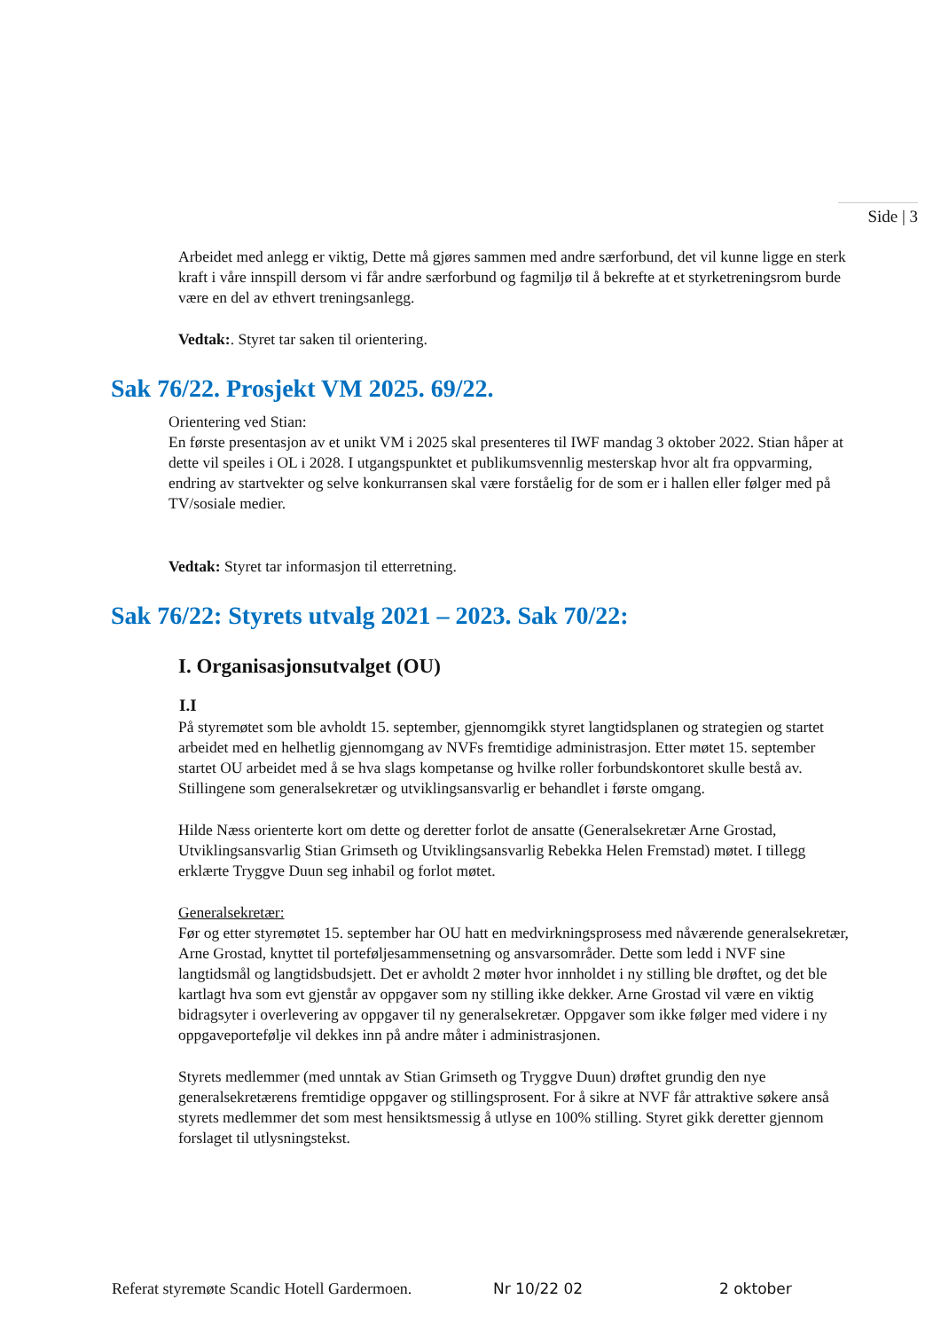Side | 3
Arbeidet med anlegg er viktig, Dette må gjøres sammen med andre særforbund, det vil kunne ligge en sterk kraft i våre innspill dersom vi får andre særforbund og fagmiljø til å bekrefte at et styrketreningsrom burde være en del av ethvert treningsanlegg.
Vedtak:. Styret tar saken til orientering.
Sak 76/22. Prosjekt VM 2025. 69/22.
Orientering ved Stian:
En første presentasjon av et unikt VM i 2025 skal presenteres til IWF mandag 3 oktober 2022. Stian håper at dette vil speiles i OL i 2028. I utgangspunktet et publikumsvennlig mesterskap hvor alt fra oppvarming, endring av startvekter og selve konkurransen skal være forståelig for de som er i hallen eller følger med på TV/sosiale medier.
Vedtak: Styret tar informasjon til etterretning.
Sak 76/22: Styrets utvalg 2021 – 2023. Sak 70/22:
I. Organisasjonsutvalget (OU)
I.I
På styremøtet som ble avholdt 15. september, gjennomgikk styret langtidsplanen og strategien og startet arbeidet med en helhetlig gjennomgang av NVFs fremtidige administrasjon. Etter møtet 15. september startet OU arbeidet med å se hva slags kompetanse og hvilke roller forbundskontoret skulle bestå av. Stillingene som generalsekretær og utviklingsansvarlig er behandlet i første omgang.
Hilde Næss orienterte kort om dette og deretter forlot de ansatte (Generalsekretær Arne Grostad, Utviklingsansvarlig Stian Grimseth og Utviklingsansvarlig Rebekka Helen Fremstad) møtet. I tillegg erklærte Tryggve Duun seg inhabil og forlot møtet.
Generalsekretær:
Før og etter styremøtet 15. september har OU hatt en medvirkningsprosess med nåværende generalsekretær, Arne Grostad, knyttet til porteføljesammensetning og ansvarsområder. Dette som ledd i NVF sine langtidsmål og langtidsbudsjett. Det er avholdt 2 møter hvor innholdet i ny stilling ble drøftet, og det ble kartlagt hva som evt gjenstår av oppgaver som ny stilling ikke dekker. Arne Grostad vil være en viktig bidragsyter i overlevering av oppgaver til ny generalsekretær. Oppgaver som ikke følger med videre i ny oppgaveportefølje vil dekkes inn på andre måter i administrasjonen.
Styrets medlemmer (med unntak av Stian Grimseth og Tryggve Duun) drøftet grundig den nye generalsekretærens fremtidige oppgaver og stillingsprosent. For å sikre at NVF får attraktive søkere anså styrets medlemmer det som mest hensiktsmessig å utlyse en 100% stilling. Styret gikk deretter gjennom forslaget til utlysningstekst.
Referat styremøte Scandic Hotell Gardermoen. Nr 10/22 02 2 oktober